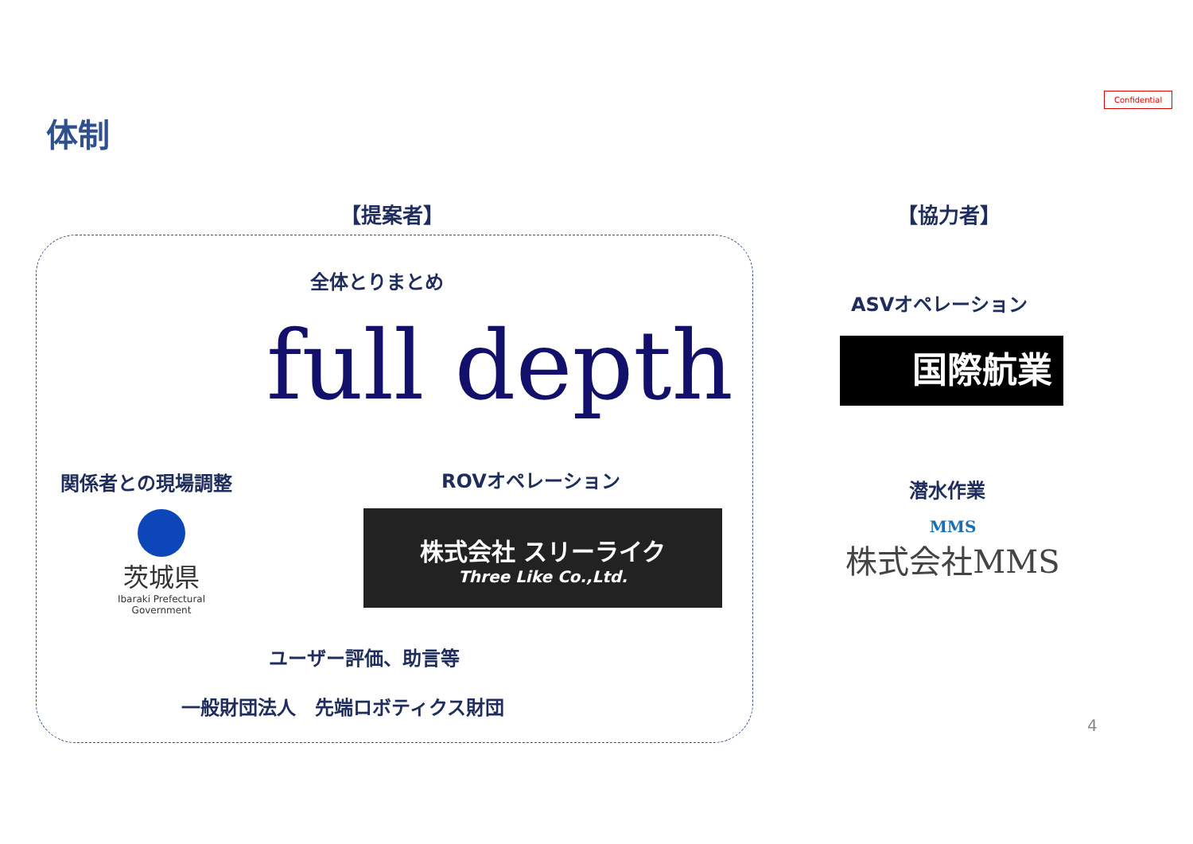Confidential
体制
【提案者】 【協力者】
全体とりまとめ
full depth
関係者との現場調整
茨城県
Ibaraki Prefectural Government
ROVオペレーション
株式会社 スリーライク
Three Like Co.,Ltd.
ユーザー評価、助言等
一般財団法人　先端ロボティクス財団
ASVオペレーション
国際航業
潜水作業
MMS
株式会社MMS
4